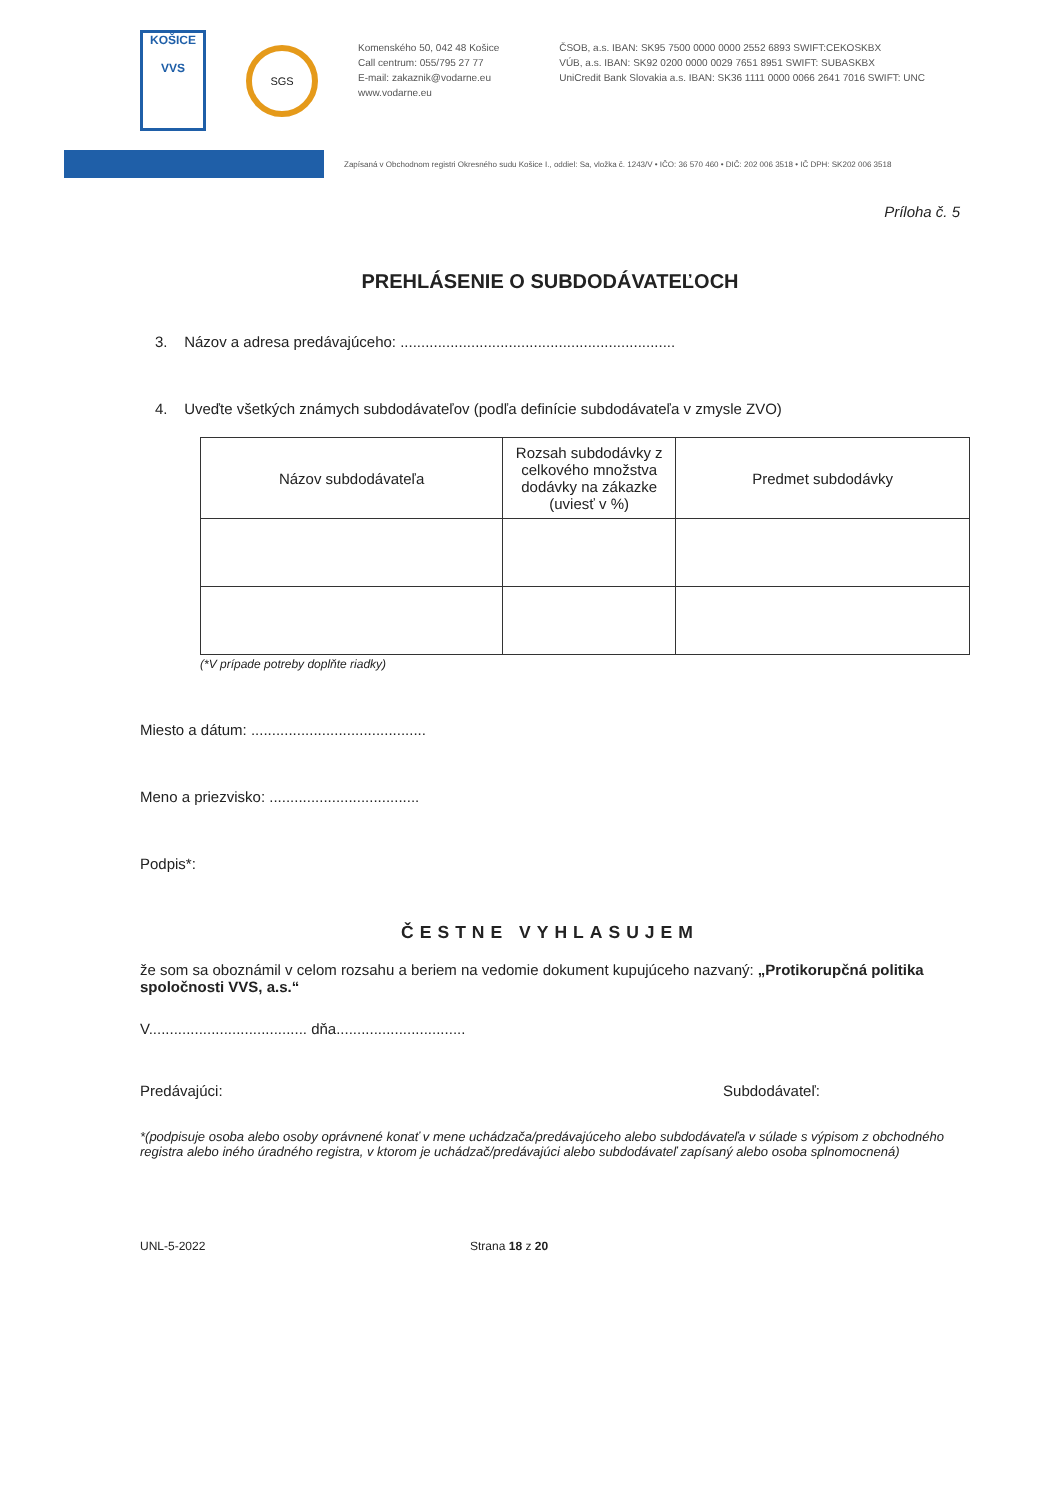KOŠICE
VVS
SGS
Komenského 50, 042 48 Košice
Call centrum: 055/795 27 77
E-mail: zakaznik@vodarne.eu
www.vodarne.eu
ČSOB, a.s. IBAN: SK95 7500 0000 0000 2552 6893 SWIFT:CEKOSKBX
VÚB, a.s. IBAN: SK92 0200 0000 0029 7651 8951 SWIFT: SUBASKBX
UniCredit Bank Slovakia a.s. IBAN: SK36 1111 0000 0066 2641 7016 SWIFT: UNC
Zapísaná v Obchodnom registri Okresného sudu Košice I., oddiel: Sa, vložka č. 1243/V • IČO: 36 570 460 • DIČ: 202 006 3518 • IČ DPH: SK202 006 3518
Príloha č. 5
PREHLÁSENIE O SUBDODÁVATEĽOCH
3. Názov a adresa predávajúceho: ..................................................................
4. Uveďte všetkých známych subdodávateľov (podľa definície subdodávateľa v zmysle ZVO)
| Názov subdodávateľa | Rozsah subdodávky z celkového množstva dodávky na zákazke (uviesť v %) | Predmet subdodávky |
| --- | --- | --- |
(*V prípade potreby doplňte riadky)
Miesto a dátum: ..........................................
Meno a priezvisko: ....................................
Podpis*:
ČESTNE VYHLASUJEM
že som sa oboznámil v celom rozsahu a beriem na vedomie dokument kupujúceho nazvaný: „Protikorupčná politika spoločnosti VVS, a.s.“
V...................................... dňa...............................
Predávajúci: Subdodávateľ:
*(podpisuje osoba alebo osoby oprávnené konať v mene uchádzača/predávajúceho alebo subdodávateľa v súlade s výpisom z obchodného registra alebo iného úradného registra, v ktorom je uchádzač/predávajúci alebo subdodávateľ zapísaný alebo osoba splnomocnená)
UNL-5-2022 Strana 18 z 20